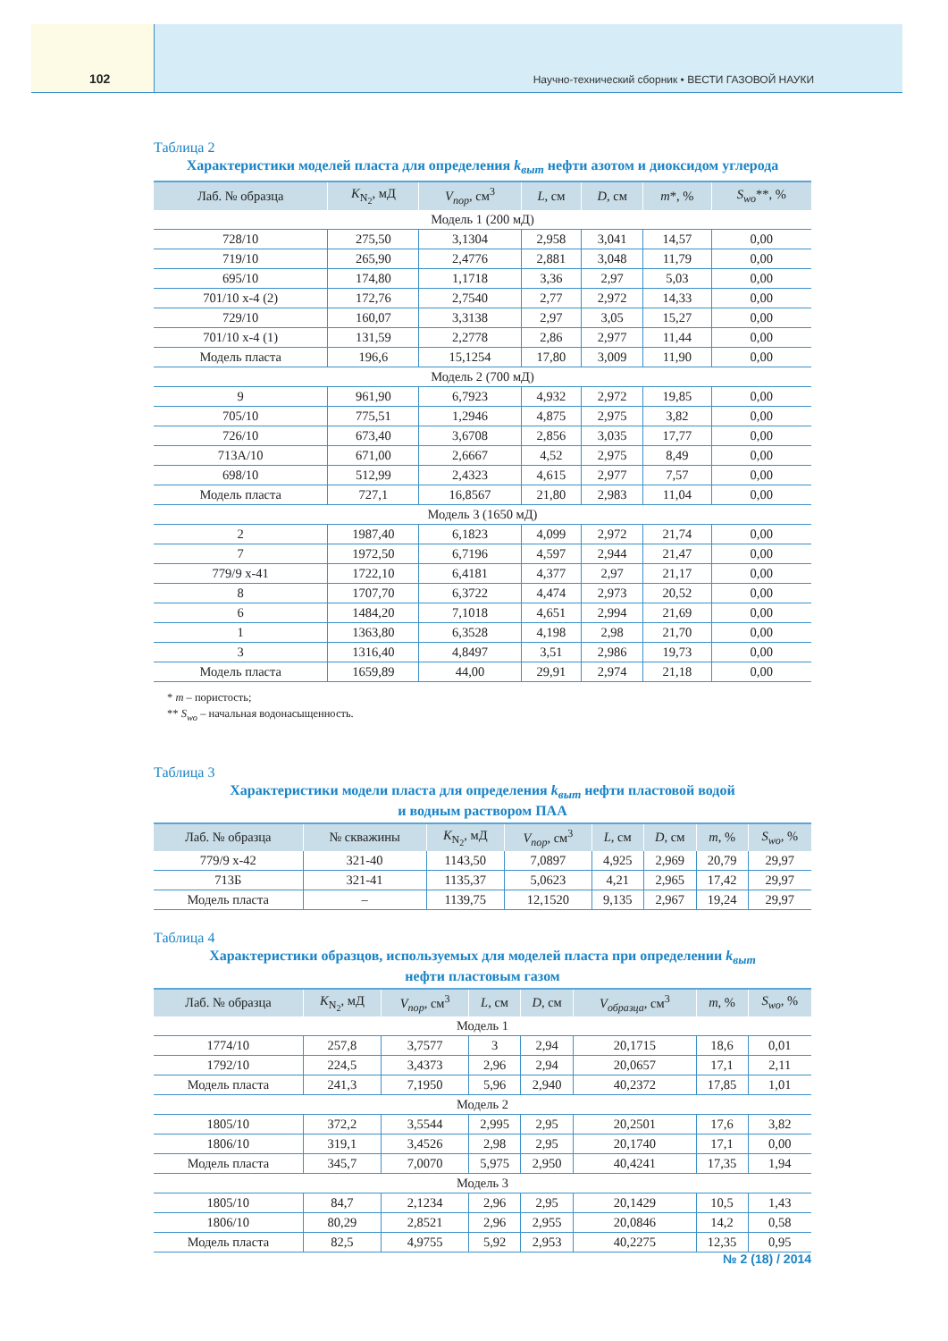102 Научно-технический сборник • ВЕСТИ ГАЗОВОЙ НАУКИ
Таблица 2
Характеристики моделей пласта для определения k<sub>выт</sub> нефти азотом и диоксидом углерода
| Лаб. № образца | K<sub>N<sub>2</sub></sub>, мД | V<sub>пор</sub>, см<sup>3</sup> | L , см | D , см | m *, % | S<sub>wo</sub>**, % |
| --- | --- | --- | --- | --- | --- | --- |
| Модель 1 (200 мД) | | | | | | |
| 728/10 | 275,50 | 3,1304 | 2,958 | 3,041 | 14,57 | 0,00 |
| 719/10 | 265,90 | 2,4776 | 2,881 | 3,048 | 11,79 | 0,00 |
| 695/10 | 174,80 | 1,1718 | 3,36 | 2,97 | 5,03 | 0,00 |
| 701/10 х-4 (2) | 172,76 | 2,7540 | 2,77 | 2,972 | 14,33 | 0,00 |
| 729/10 | 160,07 | 3,3138 | 2,97 | 3,05 | 15,27 | 0,00 |
| 701/10 х-4 (1) | 131,59 | 2,2778 | 2,86 | 2,977 | 11,44 | 0,00 |
| Модель пласта | 196,6 | 15,1254 | 17,80 | 3,009 | 11,90 | 0,00 |
| Модель 2 (700 мД) | | | | | | |
| 9 | 961,90 | 6,7923 | 4,932 | 2,972 | 19,85 | 0,00 |
| 705/10 | 775,51 | 1,2946 | 4,875 | 2,975 | 3,82 | 0,00 |
| 726/10 | 673,40 | 3,6708 | 2,856 | 3,035 | 17,77 | 0,00 |
| 713А/10 | 671,00 | 2,6667 | 4,52 | 2,975 | 8,49 | 0,00 |
| 698/10 | 512,99 | 2,4323 | 4,615 | 2,977 | 7,57 | 0,00 |
| Модель пласта | 727,1 | 16,8567 | 21,80 | 2,983 | 11,04 | 0,00 |
| Модель 3 (1650 мД) | | | | | | |
| 2 | 1987,40 | 6,1823 | 4,099 | 2,972 | 21,74 | 0,00 |
| 7 | 1972,50 | 6,7196 | 4,597 | 2,944 | 21,47 | 0,00 |
| 779/9 х-41 | 1722,10 | 6,4181 | 4,377 | 2,97 | 21,17 | 0,00 |
| 8 | 1707,70 | 6,3722 | 4,474 | 2,973 | 20,52 | 0,00 |
| 6 | 1484,20 | 7,1018 | 4,651 | 2,994 | 21,69 | 0,00 |
| 1 | 1363,80 | 6,3528 | 4,198 | 2,98 | 21,70 | 0,00 |
| 3 | 1316,40 | 4,8497 | 3,51 | 2,986 | 19,73 | 0,00 |
| Модель пласта | 1659,89 | 44,00 | 29,91 | 2,974 | 21,18 | 0,00 |
* m – пористость;
** S<sub>wo</sub> – начальная водонасыщенность.
Таблица 3
Характеристики модели пласта для определения k<sub>выт</sub> нефти пластовой водой
и водным раствором ПАА
| Лаб. № образца | № скважины | K<sub>N<sub>2</sub></sub>, мД | V<sub>пор</sub>, см<sup>3</sup> | L , см | D , см | m , % | S<sub>wo</sub>, % |
| --- | --- | --- | --- | --- | --- | --- | --- |
| 779/9 х-42 | 321-40 | 1143,50 | 7,0897 | 4,925 | 2,969 | 20,79 | 29,97 |
| 713Б | 321-41 | 1135,37 | 5,0623 | 4,21 | 2,965 | 17,42 | 29,97 |
| Модель пласта | – | 1139,75 | 12,1520 | 9,135 | 2,967 | 19,24 | 29,97 |
Таблица 4
Характеристики образцов, используемых для моделей пласта при определении k<sub>выт</sub>
нефти пластовым газом
| Лаб. № образца | K<sub>N<sub>2</sub></sub>, мД | V<sub>пор</sub>, см<sup>3</sup> | L , см | D , см | V<sub>образца</sub>, см<sup>3</sup> | m , % | S<sub>wo</sub>, % |
| --- | --- | --- | --- | --- | --- | --- | --- |
| Модель 1 | | | | | | | |
| 1774/10 | 257,8 | 3,7577 | 3 | 2,94 | 20,1715 | 18,6 | 0,01 |
| 1792/10 | 224,5 | 3,4373 | 2,96 | 2,94 | 20,0657 | 17,1 | 2,11 |
| Модель пласта | 241,3 | 7,1950 | 5,96 | 2,940 | 40,2372 | 17,85 | 1,01 |
| Модель 2 | | | | | | | |
| 1805/10 | 372,2 | 3,5544 | 2,995 | 2,95 | 20,2501 | 17,6 | 3,82 |
| 1806/10 | 319,1 | 3,4526 | 2,98 | 2,95 | 20,1740 | 17,1 | 0,00 |
| Модель пласта | 345,7 | 7,0070 | 5,975 | 2,950 | 40,4241 | 17,35 | 1,94 |
| Модель 3 | | | | | | | |
| 1805/10 | 84,7 | 2,1234 | 2,96 | 2,95 | 20,1429 | 10,5 | 1,43 |
| 1806/10 | 80,29 | 2,8521 | 2,96 | 2,955 | 20,0846 | 14,2 | 0,58 |
| Модель пласта | 82,5 | 4,9755 | 5,92 | 2,953 | 40,2275 | 12,35 | 0,95 |
№ 2 (18) / 2014